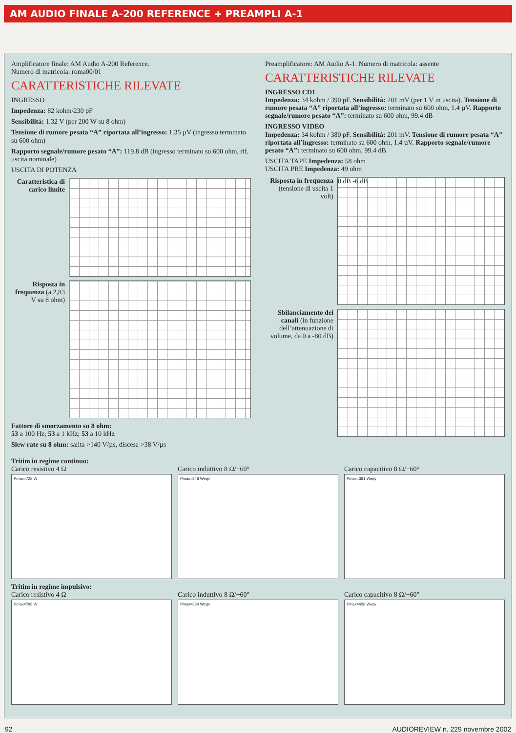AM AUDIO FINALE A-200 REFERENCE + PREAMPLI A-1
Amplificatore finale: AM Audio A-200 Reference.
Numero di matricola: roma00/01
CARATTERISTICHE RILEVATE
INGRESSO
Impedenza: 82 kohm/230 pF
Sensibilità: 1.32 V (per 200 W su 8 ohm)
Tensione di rumore pesata “A” riportata all’ingresso: 1.35 µV (ingresso terminato su 600 ohm)
Rapporto segnale/rumore pesato “A”: 119.8 dB (ingresso terminato su 600 ohm, rif. uscita nominale)
USCITA DI POTENZA
Caratteristica di carico limite
Risposta in frequenza (a 2,83 V su 8 ohm)
Fattore di smorzamento su 8 ohm:
53 a 100 Hz; 53 a 1 kHz; 53 a 10 kHz
Slew rate su 8 ohm: salita >140 V/µs, discesa >38 V/µs
Preamplificatore: AM Audio A-1. Numero di matricola: assente
CARATTERISTICHE RILEVATE
INGRESSO CD1
Impedenza: 34 kohm / 390 pF. Sensibilità: 201 mV (per 1 V in uscita). Tensione di rumore pesata “A” riportata all’ingresso: terminato su 600 ohm, 1.4 µV. Rapporto segnale/rumore pesato “A”: terminato su 600 ohm, 99.4 dB
INGRESSO VIDEO
Impedenza: 34 kohm / 380 pF. Sensibilità: 201 mV. Tensione di rumore pesata “A” riportata all’ingresso: terminato su 600 ohm, 1.4 µV. Rapporto segnale/rumore pesato “A”: terminato su 600 ohm, 99.4 dB.
USCITA TAPE Impedenza: 58 ohm
USCITA PRE Impedenza: 49 ohm
Risposta in frequenza (tensione di uscita 1 volt)
0 dB -6 dB
Sbilanciamento dei canali (in funzione dell’attenuazione di volume, da 0 a -80 dB)
Tritim in regime continuo:
Carico resistivo 4 Ω
Pmax=728 W
Carico induttivo 8 Ω/+60°
Pmax=348 Weqv
Carico capacitivo 8 Ω/−60°
Pmax=381 Weqv
Tritim in regime impulsivo:
Carico resistivo 4 Ω
Pmax=798 W
Carico induttivo 8 Ω/+60°
Pmax=364 Weqv
Carico capacitivo 8 Ω/−60°
Pmax=438 Weqv
92 AUDIOREVIEW n. 229 novembre 2002